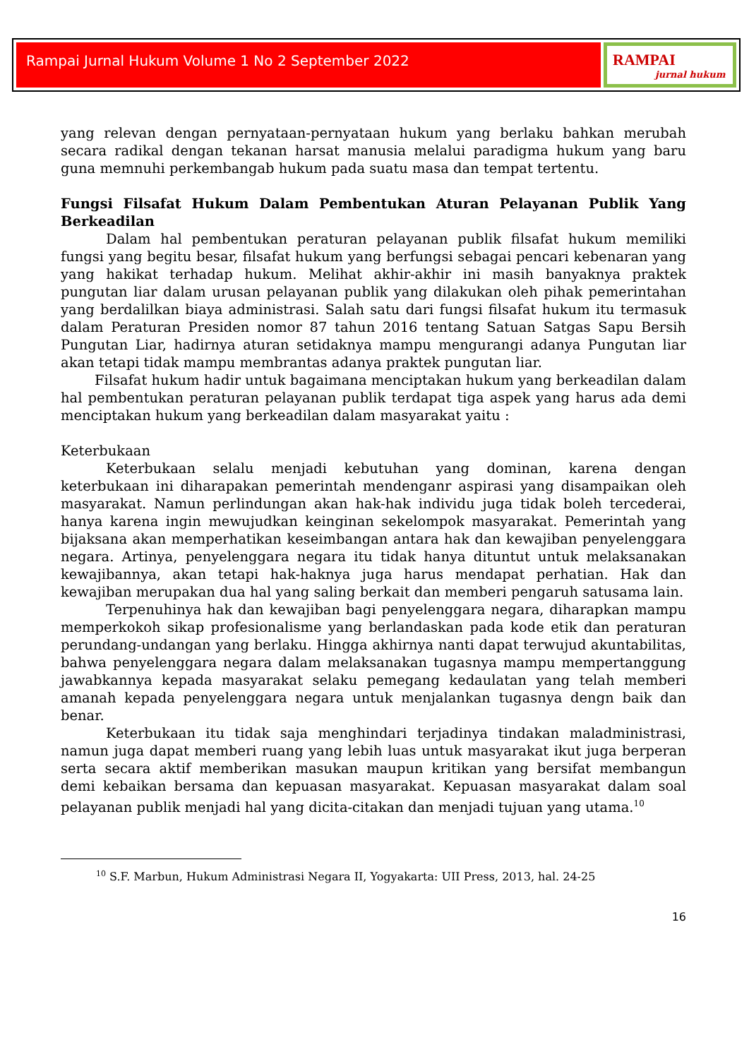Rampai Jurnal Hukum Volume 1 No 2 September 2022
RAMPAI
jurnal hukum
yang relevan dengan pernyataan-pernyataan hukum yang berlaku bahkan merubah secara radikal dengan tekanan harsat manusia melalui paradigma hukum yang baru guna memnuhi perkembangab hukum pada suatu masa dan tempat tertentu.
Fungsi Filsafat Hukum Dalam Pembentukan Aturan Pelayanan Publik Yang Berkeadilan
Dalam hal pembentukan peraturan pelayanan publik filsafat hukum memiliki fungsi yang begitu besar, filsafat hukum yang berfungsi sebagai pencari kebenaran yang yang hakikat terhadap hukum. Melihat akhir-akhir ini masih banyaknya praktek pungutan liar dalam urusan pelayanan publik yang dilakukan oleh pihak pemerintahan yang berdalilkan biaya administrasi. Salah satu dari fungsi filsafat hukum itu termasuk dalam Peraturan Presiden nomor 87 tahun 2016 tentang Satuan Satgas Sapu Bersih Pungutan Liar, hadirnya aturan setidaknya mampu mengurangi adanya Pungutan liar akan tetapi tidak mampu membrantas adanya praktek pungutan liar.
Filsafat hukum hadir untuk bagaimana menciptakan hukum yang berkeadilan dalam hal pembentukan peraturan pelayanan publik terdapat tiga aspek yang harus ada demi menciptakan hukum yang berkeadilan dalam masyarakat yaitu :
Keterbukaan
Keterbukaan selalu menjadi kebutuhan yang dominan, karena dengan keterbukaan ini diharapakan pemerintah mendenganr aspirasi yang disampaikan oleh masyarakat. Namun perlindungan akan hak-hak individu juga tidak boleh tercederai, hanya karena ingin mewujudkan keinginan sekelompok masyarakat. Pemerintah yang bijaksana akan memperhatikan keseimbangan antara hak dan kewajiban penyelenggara negara. Artinya, penyelenggara negara itu tidak hanya dituntut untuk melaksanakan kewajibannya, akan tetapi hak-haknya juga harus mendapat perhatian. Hak dan kewajiban merupakan dua hal yang saling berkait dan memberi pengaruh satusama lain.
Terpenuhinya hak dan kewajiban bagi penyelenggara negara, diharapkan mampu memperkokoh sikap profesionalisme yang berlandaskan pada kode etik dan peraturan perundang-undangan yang berlaku. Hingga akhirnya nanti dapat terwujud akuntabilitas, bahwa penyelenggara negara dalam melaksanakan tugasnya mampu mempertanggung jawabkannya kepada masyarakat selaku pemegang kedaulatan yang telah memberi amanah kepada penyelenggara negara untuk menjalankan tugasnya dengn baik dan benar.
Keterbukaan itu tidak saja menghindari terjadinya tindakan maladministrasi, namun juga dapat memberi ruang yang lebih luas untuk masyarakat ikut juga berperan serta secara aktif memberikan masukan maupun kritikan yang bersifat membangun demi kebaikan bersama dan kepuasan masyarakat. Kepuasan masyarakat dalam soal pelayanan publik menjadi hal yang dicita-citakan dan menjadi tujuan yang utama.<sup>10</sup>
<sup>10</sup> S.F. Marbun, Hukum Administrasi Negara II, Yogyakarta: UII Press, 2013, hal. 24-25
16